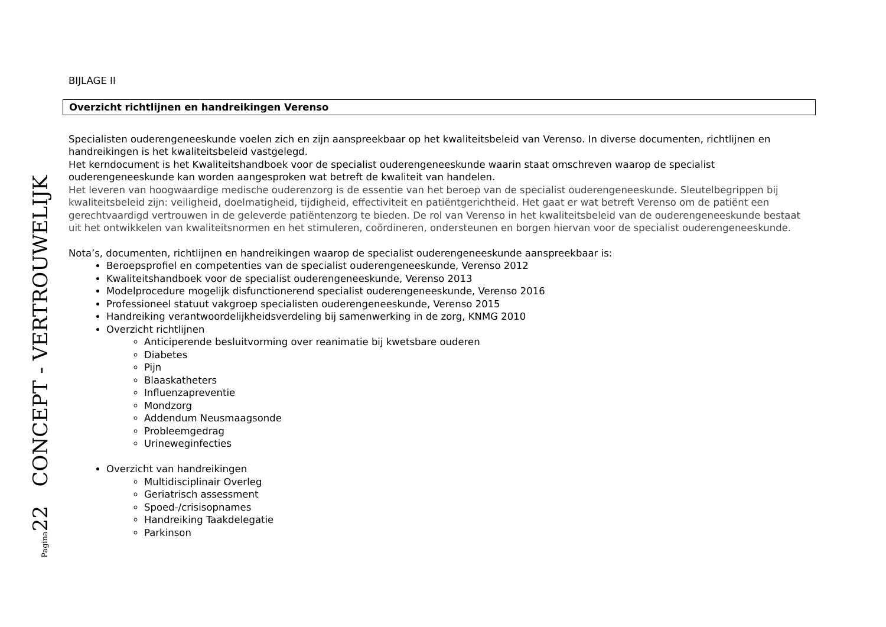Pagina22 CONCEPT - VERTROUWELIJK
BIJLAGE II
Overzicht richtlijnen en handreikingen Verenso
Specialisten ouderengeneeskunde voelen zich en zijn aanspreekbaar op het kwaliteitsbeleid van Verenso. In diverse documenten, richtlijnen en handreikingen is het kwaliteitsbeleid vastgelegd.
Het kerndocument is het Kwaliteitshandboek voor de specialist ouderengeneeskunde waarin staat omschreven waarop de specialist ouderengeneeskunde kan worden aangesproken wat betreft de kwaliteit van handelen.
Het leveren van hoogwaardige medische ouderenzorg is de essentie van het beroep van de specialist ouderengeneeskunde. Sleutelbegrippen bij kwaliteitsbeleid zijn: veiligheid, doelmatigheid, tijdigheid, effectiviteit en patiëntgerichtheid. Het gaat er wat betreft Verenso om de patiënt een gerechtvaardigd vertrouwen in de geleverde patiëntenzorg te bieden. De rol van Verenso in het kwaliteitsbeleid van de ouderengeneeskunde bestaat uit het ontwikkelen van kwaliteitsnormen en het stimuleren, coördineren, ondersteunen en borgen hiervan voor de specialist ouderengeneeskunde.
Nota’s, documenten, richtlijnen en handreikingen waarop de specialist ouderengeneeskunde aanspreekbaar is:
Beroepsprofiel en competenties van de specialist ouderengeneeskunde, Verenso 2012
Kwaliteitshandboek voor de specialist ouderengeneeskunde, Verenso 2013
Modelprocedure mogelijk disfunctionerend specialist ouderengeneeskunde, Verenso 2016
Professioneel statuut vakgroep specialisten ouderengeneeskunde, Verenso 2015
Handreiking verantwoordelijkheidsverdeling bij samenwerking in de zorg, KNMG 2010
Overzicht richtlijnen
Anticiperende besluitvorming over reanimatie bij kwetsbare ouderen
Diabetes
Pijn
Blaaskatheters
Influenzapreventie
Mondzorg
Addendum Neusmaagsonde
Probleemgedrag
Urineweginfecties
Overzicht van handreikingen
Multidisciplinair Overleg
Geriatrisch assessment
Spoed-/crisisopnames
Handreiking Taakdelegatie
Parkinson